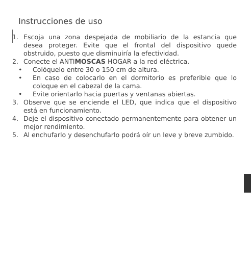Instrucciones de uso
1. Escoja una zona despejada de mobiliario de la estancia que desea proteger. Evite que el frontal del dispositivo quede obstruido, puesto que disminuiría la efectividad.
2. Conecte el ANTIMOSCAS HOGAR a la red eléctrica.
• Colóquelo entre 30 o 150 cm de altura.
• En caso de colocarlo en el dormitorio es preferible que lo coloque en el cabezal de la cama.
• Evite orientarlo hacia puertas y ventanas abiertas.
3. Observe que se enciende el LED, que indica que el dispositivo está en funcionamiento.
4. Deje el dispositivo conectado permanentemente para obtener un mejor rendimiento.
5. Al enchufarlo y desenchufarlo podrá oír un leve y breve zumbido.